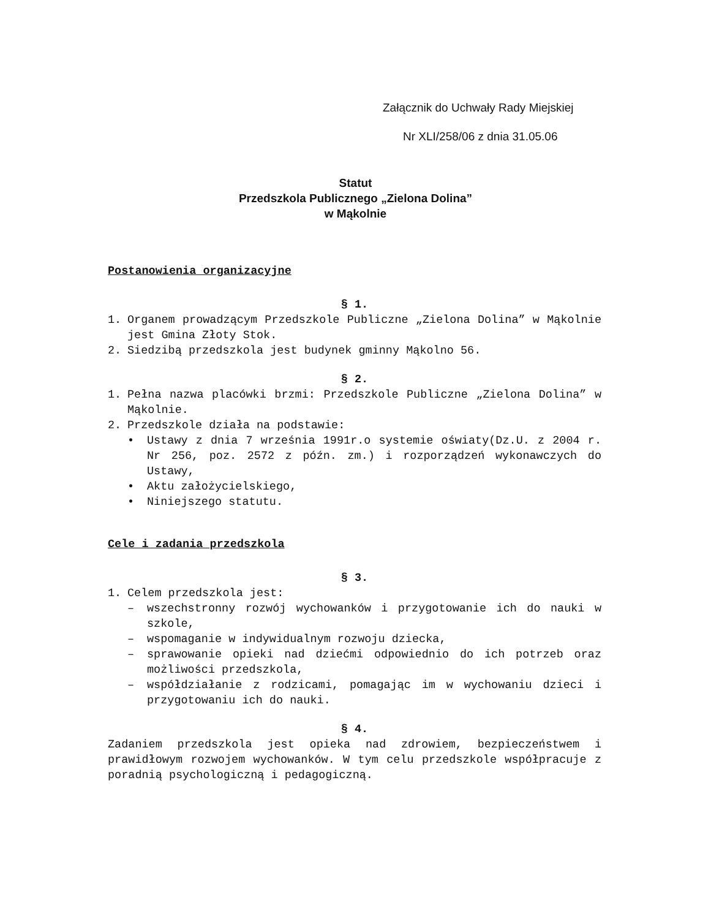Załącznik do Uchwały Rady Miejskiej
Nr XLI/258/06 z dnia 31.05.06
Statut
Przedszkola Publicznego „Zielona Dolina”
w Mąkolnie
Postanowienia organizacyjne
§ 1.
1. Organem prowadzącym Przedszkole Publiczne „Zielona Dolina” w Mąkolnie jest Gmina Złoty Stok.
2. Siedzibą przedszkola jest budynek gminny Mąkolno 56.
§ 2.
1. Pełna nazwa placówki brzmi: Przedszkole Publiczne „Zielona Dolina” w Mąkolnie.
2. Przedszkole działa na podstawie:
• Ustawy z dnia 7 września 1991r.o systemie oświaty(Dz.U. z 2004 r. Nr 256, poz. 2572 z późn. zm.) i rozporządzeń wykonawczych do Ustawy,
• Aktu założycielskiego,
• Niniejszego statutu.
Cele i zadania przedszkola
§ 3.
1. Celem przedszkola jest:
– wszechstronny rozwój wychowanków i przygotowanie ich do nauki w szkole,
– wspomaganie w indywidualnym rozwoju dziecka,
– sprawowanie opieki nad dziećmi odpowiednio do ich potrzeb oraz możliwości przedszkola,
– współdziałanie z rodzicami, pomagając im w wychowaniu dzieci i przygotowaniu ich do nauki.
§ 4.
Zadaniem przedszkola jest opieka nad zdrowiem, bezpieczeństwem i prawidłowym rozwojem wychowanków. W tym celu przedszkole współpracuje z poradnią psychologiczną i pedagogiczną.